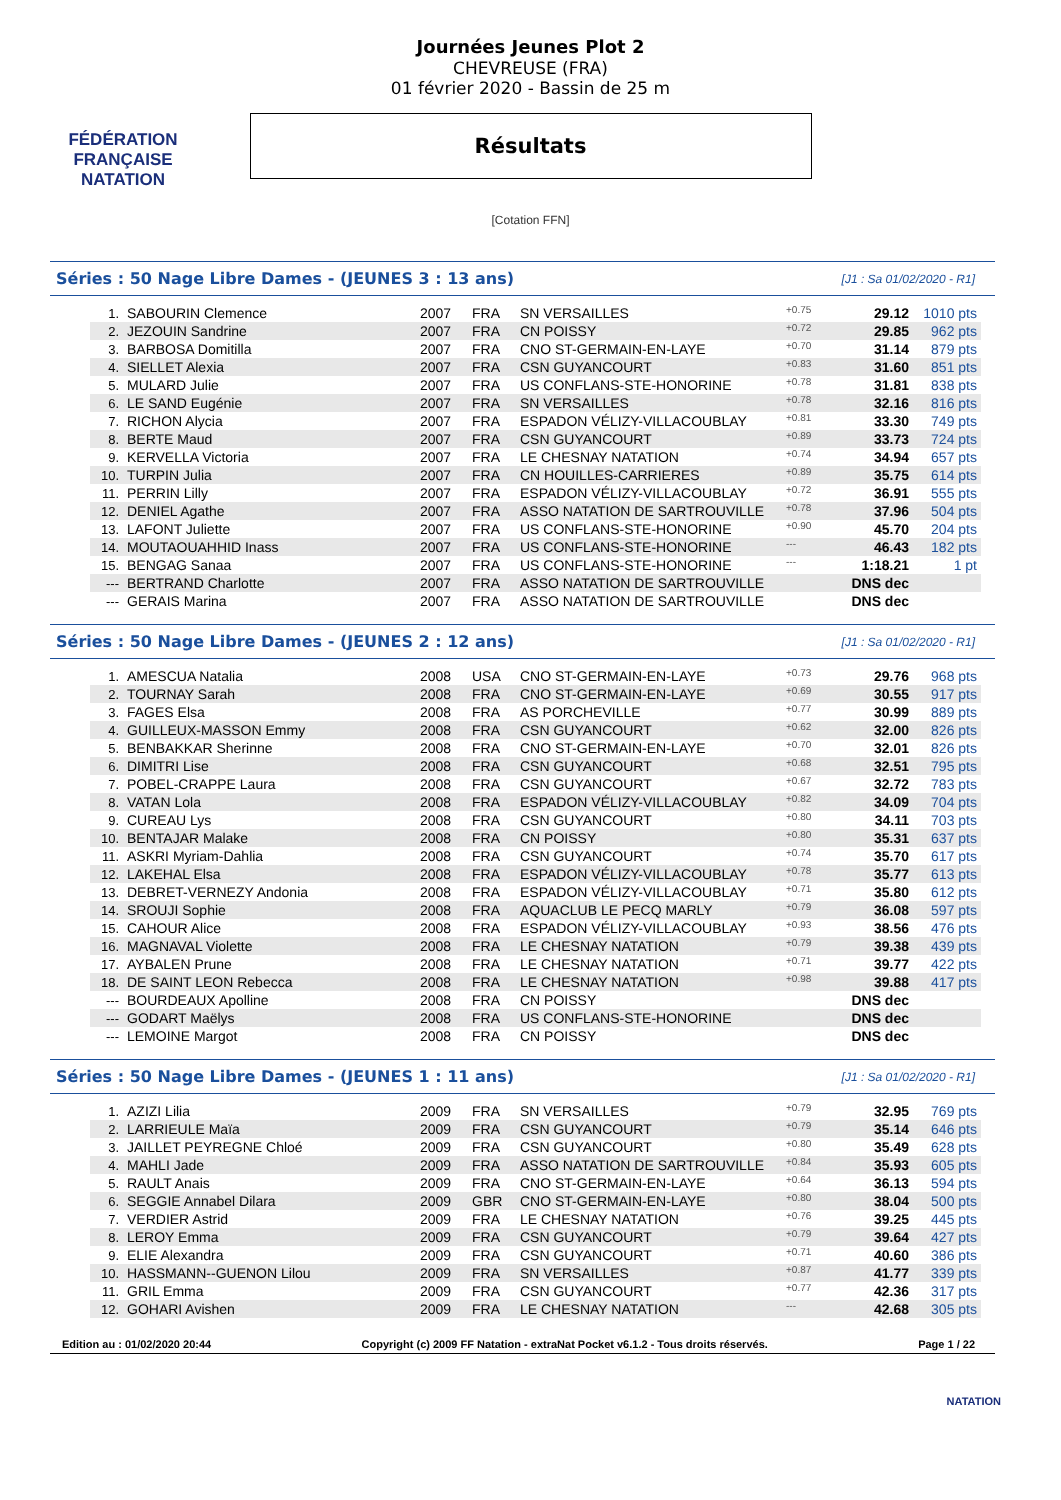FÉDÉRATION FRANÇAISE
NATATION
Journées Jeunes Plot 2
CHEVREUSE (FRA)
01 février 2020 - Bassin de 25 m
Résultats
[Cotation FFN]
Séries : 50 Nage Libre Dames - (JEUNES 3 : 13 ans) [J1 : Sa 01/02/2020 - R1]
| 1. | SABOURIN Clemence | 2007 | FRA | SN VERSAILLES | +0.75 | 29.12 | 1010 pts |
| 2. | JEZOUIN Sandrine | 2007 | FRA | CN POISSY | +0.72 | 29.85 | 962 pts |
| 3. | BARBOSA Domitilla | 2007 | FRA | CNO ST-GERMAIN-EN-LAYE | +0.70 | 31.14 | 879 pts |
| 4. | SIELLET Alexia | 2007 | FRA | CSN GUYANCOURT | +0.83 | 31.60 | 851 pts |
| 5. | MULARD Julie | 2007 | FRA | US CONFLANS-STE-HONORINE | +0.78 | 31.81 | 838 pts |
| 6. | LE SAND Eugénie | 2007 | FRA | SN VERSAILLES | +0.78 | 32.16 | 816 pts |
| 7. | RICHON Alycia | 2007 | FRA | ESPADON VÉLIZY-VILLACOUBLAY | +0.81 | 33.30 | 749 pts |
| 8. | BERTE Maud | 2007 | FRA | CSN GUYANCOURT | +0.89 | 33.73 | 724 pts |
| 9. | KERVELLA Victoria | 2007 | FRA | LE CHESNAY NATATION | +0.74 | 34.94 | 657 pts |
| 10. | TURPIN Julia | 2007 | FRA | CN HOUILLES-CARRIERES | +0.89 | 35.75 | 614 pts |
| 11. | PERRIN Lilly | 2007 | FRA | ESPADON VÉLIZY-VILLACOUBLAY | +0.72 | 36.91 | 555 pts |
| 12. | DENIEL Agathe | 2007 | FRA | ASSO NATATION DE SARTROUVILLE | +0.78 | 37.96 | 504 pts |
| 13. | LAFONT Juliette | 2007 | FRA | US CONFLANS-STE-HONORINE | +0.90 | 45.70 | 204 pts |
| 14. | MOUTAOUAHHID Inass | 2007 | FRA | US CONFLANS-STE-HONORINE | --- | 46.43 | 182 pts |
| 15. | BENGAG Sanaa | 2007 | FRA | US CONFLANS-STE-HONORINE | --- | 1:18.21 | 1 pt |
| --- | BERTRAND Charlotte | 2007 | FRA | ASSO NATATION DE SARTROUVILLE | | DNS dec | |
| --- | GERAIS Marina | 2007 | FRA | ASSO NATATION DE SARTROUVILLE | | DNS dec | |
Séries : 50 Nage Libre Dames - (JEUNES 2 : 12 ans) [J1 : Sa 01/02/2020 - R1]
| 1. | AMESCUA Natalia | 2008 | USA | CNO ST-GERMAIN-EN-LAYE | +0.73 | 29.76 | 968 pts |
| 2. | TOURNAY Sarah | 2008 | FRA | CNO ST-GERMAIN-EN-LAYE | +0.69 | 30.55 | 917 pts |
| 3. | FAGES Elsa | 2008 | FRA | AS PORCHEVILLE | +0.77 | 30.99 | 889 pts |
| 4. | GUILLEUX-MASSON Emmy | 2008 | FRA | CSN GUYANCOURT | +0.62 | 32.00 | 826 pts |
| 5. | BENBAKKAR Sherinne | 2008 | FRA | CNO ST-GERMAIN-EN-LAYE | +0.70 | 32.01 | 826 pts |
| 6. | DIMITRI Lise | 2008 | FRA | CSN GUYANCOURT | +0.68 | 32.51 | 795 pts |
| 7. | POBEL-CRAPPE Laura | 2008 | FRA | CSN GUYANCOURT | +0.67 | 32.72 | 783 pts |
| 8. | VATAN Lola | 2008 | FRA | ESPADON VÉLIZY-VILLACOUBLAY | +0.82 | 34.09 | 704 pts |
| 9. | CUREAU Lys | 2008 | FRA | CSN GUYANCOURT | +0.80 | 34.11 | 703 pts |
| 10. | BENTAJAR Malake | 2008 | FRA | CN POISSY | +0.80 | 35.31 | 637 pts |
| 11. | ASKRI Myriam-Dahlia | 2008 | FRA | CSN GUYANCOURT | +0.74 | 35.70 | 617 pts |
| 12. | LAKEHAL Elsa | 2008 | FRA | ESPADON VÉLIZY-VILLACOUBLAY | +0.78 | 35.77 | 613 pts |
| 13. | DEBRET-VERNEZY Andonia | 2008 | FRA | ESPADON VÉLIZY-VILLACOUBLAY | +0.71 | 35.80 | 612 pts |
| 14. | SROUJI Sophie | 2008 | FRA | AQUACLUB LE PECQ MARLY | +0.79 | 36.08 | 597 pts |
| 15. | CAHOUR Alice | 2008 | FRA | ESPADON VÉLIZY-VILLACOUBLAY | +0.93 | 38.56 | 476 pts |
| 16. | MAGNAVAL Violette | 2008 | FRA | LE CHESNAY NATATION | +0.79 | 39.38 | 439 pts |
| 17. | AYBALEN Prune | 2008 | FRA | LE CHESNAY NATATION | +0.71 | 39.77 | 422 pts |
| 18. | DE SAINT LEON Rebecca | 2008 | FRA | LE CHESNAY NATATION | +0.98 | 39.88 | 417 pts |
| --- | BOURDEAUX Apolline | 2008 | FRA | CN POISSY | | DNS dec | |
| --- | GODART Maëlys | 2008 | FRA | US CONFLANS-STE-HONORINE | | DNS dec | |
| --- | LEMOINE Margot | 2008 | FRA | CN POISSY | | DNS dec | |
Séries : 50 Nage Libre Dames - (JEUNES 1 : 11 ans) [J1 : Sa 01/02/2020 - R1]
| 1. | AZIZI Lilia | 2009 | FRA | SN VERSAILLES | +0.79 | 32.95 | 769 pts |
| 2. | LARRIEULE Maïa | 2009 | FRA | CSN GUYANCOURT | +0.79 | 35.14 | 646 pts |
| 3. | JAILLET PEYREGNE Chloé | 2009 | FRA | CSN GUYANCOURT | +0.80 | 35.49 | 628 pts |
| 4. | MAHLI Jade | 2009 | FRA | ASSO NATATION DE SARTROUVILLE | +0.84 | 35.93 | 605 pts |
| 5. | RAULT Anais | 2009 | FRA | CNO ST-GERMAIN-EN-LAYE | +0.64 | 36.13 | 594 pts |
| 6. | SEGGIE Annabel Dilara | 2009 | GBR | CNO ST-GERMAIN-EN-LAYE | +0.80 | 38.04 | 500 pts |
| 7. | VERDIER Astrid | 2009 | FRA | LE CHESNAY NATATION | +0.76 | 39.25 | 445 pts |
| 8. | LEROY Emma | 2009 | FRA | CSN GUYANCOURT | +0.79 | 39.64 | 427 pts |
| 9. | ELIE Alexandra | 2009 | FRA | CSN GUYANCOURT | +0.71 | 40.60 | 386 pts |
| 10. | HASSMANN--GUENON Lilou | 2009 | FRA | SN VERSAILLES | +0.87 | 41.77 | 339 pts |
| 11. | GRIL Emma | 2009 | FRA | CSN GUYANCOURT | +0.77 | 42.36 | 317 pts |
| 12. | GOHARI Avishen | 2009 | FRA | LE CHESNAY NATATION | --- | 42.68 | 305 pts |
Edition au : 01/02/2020 20:44 Copyright (c) 2009 FF Natation - extraNat Pocket v6.1.2 - Tous droits réservés. Page 1 / 22
NATATION